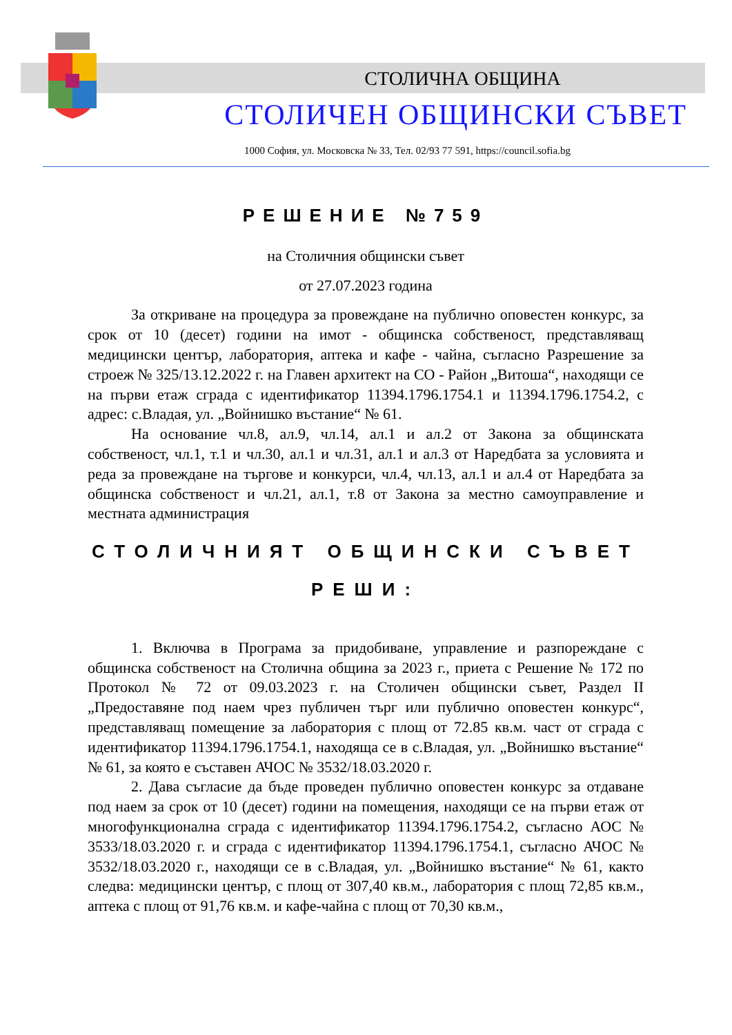СТОЛИЧНА ОБЩИНА
СТОЛИЧЕН ОБЩИНСКИ СЪВЕТ
1000 София, ул. Московска № 33, Тел. 02/93 77 591, https://council.sofia.bg
РЕШЕНИЕ №759
на Столичния общински съвет
от 27.07.2023 година
За откриване на процедура за провеждане на публично оповестен конкурс, за срок от 10 (десет) години на имот - общинска собственост, представляващ медицински център, лаборатория, аптека и кафе - чайна, съгласно Разрешение за строеж № 325/13.12.2022 г. на Главен архитект на СО - Район „Витоша“, находящи се на първи етаж сграда с идентификатор 11394.1796.1754.1 и 11394.1796.1754.2, с адрес: с.Владая, ул. „Войнишко въстание“ № 61.
На основание чл.8, ал.9, чл.14, ал.1 и ал.2 от Закона за общинската собственост, чл.1, т.1 и чл.30, ал.1 и чл.31, ал.1 и ал.3 от Наредбата за условията и реда за провеждане на търгове и конкурси, чл.4, чл.13, ал.1 и ал.4 от Наредбата за общинска собственост и чл.21, ал.1, т.8 от Закона за местно самоуправление и местната администрация
СТОЛИЧНИЯТ ОБЩИНСКИ СЪВЕТ
РЕШИ:
1. Включва в Програма за придобиване, управление и разпореждане с общинска собственост на Столична община за 2023 г., приета с Решение № 172 по Протокол № 72 от 09.03.2023 г. на Столичен общински съвет, Раздел II „Предоставяне под наем чрез публичен търг или публично оповестен конкурс“, представляващ помещение за лаборатория с площ от 72.85 кв.м. част от сграда с идентификатор 11394.1796.1754.1, находяща се в с.Владая, ул. „Войнишко въстание“ № 61, за която е съставен АЧОС № 3532/18.03.2020 г.
2. Дава съгласие да бъде проведен публично оповестен конкурс за отдаване под наем за срок от 10 (десет) години на помещения, находящи се на първи етаж от многофункционална сграда с идентификатор 11394.1796.1754.2, съгласно АОС № 3533/18.03.2020 г. и сграда с идентификатор 11394.1796.1754.1, съгласно АЧОС № 3532/18.03.2020 г., находящи се в с.Владая, ул. „Войнишко въстание“ № 61, както следва: медицински център, с площ от 307,40 кв.м., лаборатория с площ 72,85 кв.м., аптека с площ от 91,76 кв.м. и кафе-чайна с площ от 70,30 кв.м.,